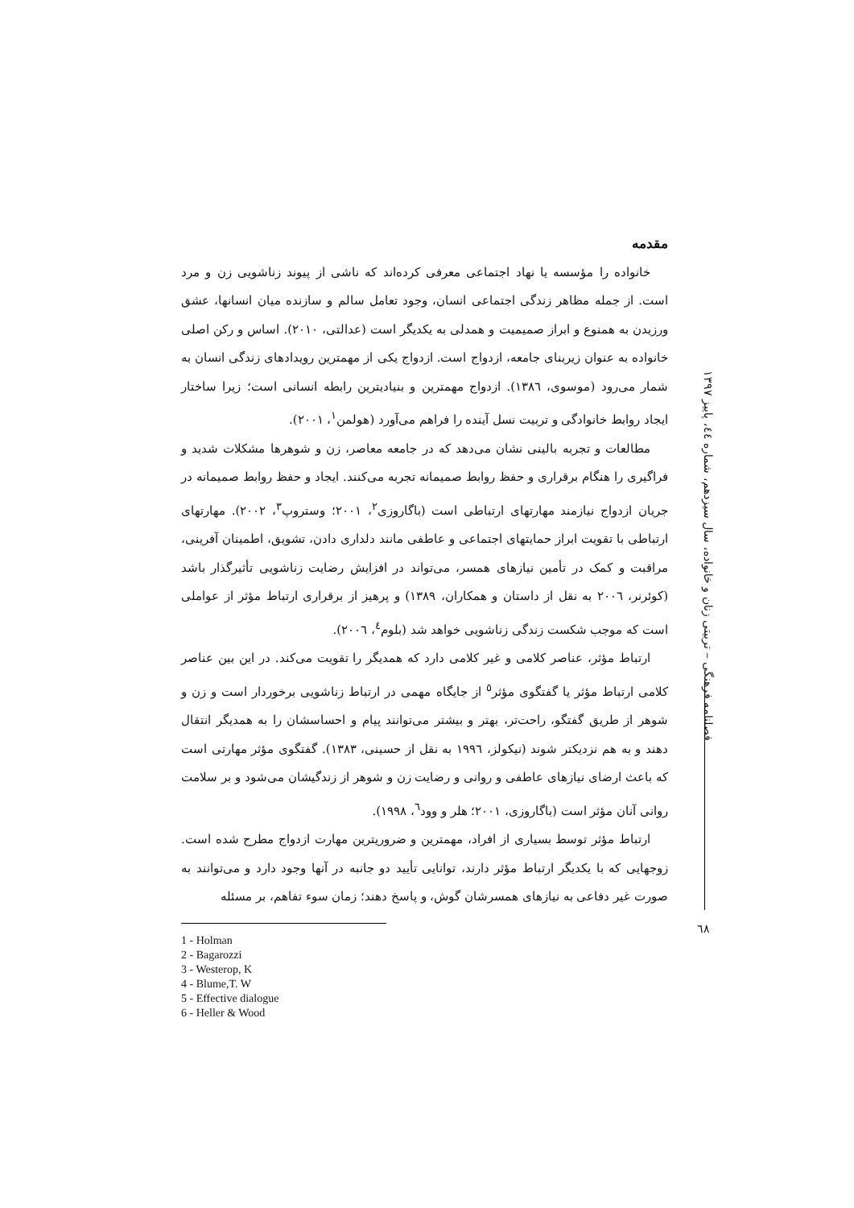فصلنامه فرهنگی – تربیتی زنان و خانواده، سال سیزدهم، شماره ٤٤، پاییز ١٣٩٧
مقدمه
خانواده را مؤسسه یا نهاد اجتماعی معرفی کرده‌اند که ناشی از پیوند زناشویی زن و مرد است. از جمله مظاهر زندگی اجتماعی انسان، وجود تعامل سالم و سازنده میان انسانها، عشق ورزیدن به همنوع و ابراز صمیمیت و همدلی به یکدیگر است (عدالتی، ٢٠١٠). اساس و رکن اصلی خانواده به عنوان زیربنای جامعه، ازدواج است. ازدواج یکی از مهمترین رویدادهای زندگی انسان به شمار می‌رود (موسوی، ١٣٨٦). ازدواج مهمترین و بنیادیترین رابطه انسانی است؛ زیرا ساختار ایجاد روابط خانوادگی و تربیت نسل آینده را فراهم می‌آورد (هولمن<sup>١</sup>، ٢٠٠١).
مطالعات و تجربه بالینی نشان می‌دهد که در جامعه معاصر، زن و شوهرها مشکلات شدید و فراگیری را هنگام برقراری و حفظ روابط صمیمانه تجربه می‌کنند. ایجاد و حفظ روابط صمیمانه در جریان ازدواج نیازمند مهارتهای ارتباطی است (باگاروزی<sup>٢</sup>، ٢٠٠١؛ وستروپ<sup>٣</sup>، ٢٠٠٢). مهارتهای ارتباطی با تقویت ابراز حمایتهای اجتماعی و عاطفی مانند دلداری دادن، تشویق، اطمینان آفرینی، مراقبت و کمک در تأمین نیازهای همسر، می‌تواند در افزایش رضایت زناشویی تأثیرگذار باشد (کوئرنر، ٢٠٠٦ به نقل از داستان و همکاران، ١٣٨٩) و پرهیز از برقراری ارتباط مؤثر از عواملی است که موجب شکست زندگی زناشویی خواهد شد (بلوم<sup>٤</sup>، ٢٠٠٦).
ارتباط مؤثر، عناصر کلامی و غیر کلامی دارد که همدیگر را تقویت می‌کند. در این بین عناصر کلامی ارتباط مؤثر یا گفتگوی مؤثر<sup>٥</sup> از جایگاه مهمی در ارتباط زناشویی برخوردار است و زن و شوهر از طریق گفتگو، راحت‌تر، بهتر و بیشتر می‌توانند پیام و احساسشان را به همدیگر انتقال دهند و به هم نزدیکتر شوند (نیکولز، ١٩٩٦ به نقل از حسینی، ١٣٨٣). گفتگوی مؤثر مهارتی است که باعث ارضای نیازهای عاطفی و روانی و رضایت زن و شوهر از زندگیشان می‌شود و بر سلامت روانی آنان مؤثر است (باگاروزی، ٢٠٠١؛ هلر و وود<sup>٦</sup>، ١٩٩٨).
ارتباط مؤثر توسط بسیاری از افراد، مهمترین و ضروریترین مهارت ازدواج مطرح شده است. زوجهایی که با یکدیگر ارتباط مؤثر دارند، توانایی تأیید دو جانبه در آنها وجود دارد و می‌توانند به صورت غیر دفاعی به نیازهای همسرشان گوش، و پاسخ دهند؛ زمان سوء تفاهم، بر مسئله
1 - Holman
2 - Bagarozzi
3 - Westerop, K
4 - Blume,T. W
5 - Effective dialogue
6 - Heller & Wood
٦٨